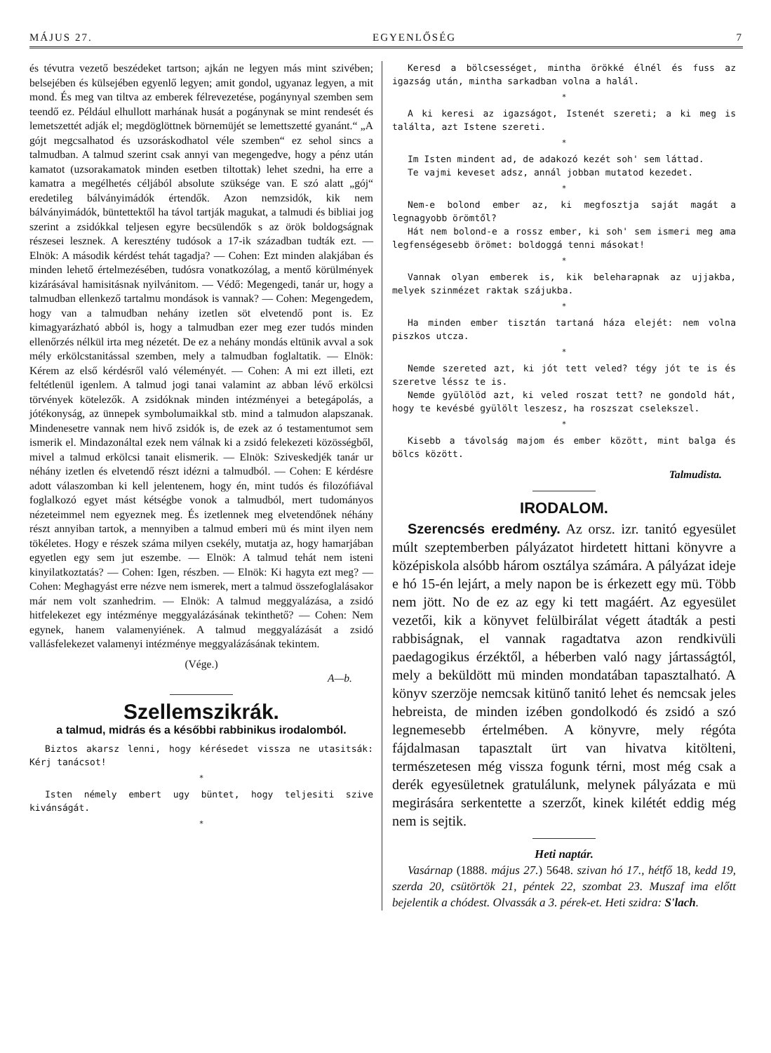MÁJUS 27. EGYENLŐSÉG 7
és tévutra vezető beszédeket tartson; ajkán ne legyen más mint szivében; belsejében és külsejében egyenlő legyen; amit gondol, ugyanaz legyen, a mit mond. És meg van tiltva az emberek félrevezetése, pogánynyal szemben sem teendő ez. Például elhullott marhának husát a pogánynak se mint rendesét és lemetszettét adják el; megdöglöttnek börnemüjét se lemettszetté gyanánt.“ „A gójt megcsalhatod és uzsoráskodhatol véle szemben“ ez sehol sincs a talmudban. A talmud szerint csak annyi van megengedve, hogy a pénz után kamatot (uzsorakamatok minden esetben tiltottak) lehet szedni, ha erre a kamatra a megélhetés céljából absolute szüksége van. E szó alatt „gój“ eredetileg bálványimádók értendők. Azon nemzsidók, kik nem bálványimádók, büntettektől ha távol tartják magukat, a talmudi és bibliai jog szerint a zsidókkal teljesen egyre becsülendők s az örök boldogságnak részesei lesznek. A keresztény tudósok a 17-ik században tudták ezt. — Elnök: A második kérdést tehát tagadja? — Cohen: Ezt minden alakjában és minden lehető értelmezésében, tudósra vonatkozólag, a mentő körülmények kizárásával hamisitásnak nyilvánitom. — Védő: Megengedi, tanár ur, hogy a talmudban ellenkező tartalmu mondások is vannak? — Cohen: Megengedem, hogy van a talmudban nehány izetlen söt elvetendő pont is. Ez kimagyarázható abból is, hogy a talmudban ezer meg ezer tudós minden ellenőrzés nélkül irta meg nézetét. De ez a nehány mondás eltünik avval a sok mély erkölcstanitással szemben, mely a talmudban foglaltatik. — Elnök: Kérem az első kérdésről való véleményét. — Cohen: A mi ezt illeti, ezt feltétlenül igenlem. A talmud jogi tanai valamint az abban lévő erkölcsi törvények kötelezők. A zsidóknak minden intézményei a betegápolás, a jótékonyság, az ünnepek symbolumaikkal stb. mind a talmudon alapszanak. Mindenesetre vannak nem hivő zsidók is, de ezek az ó testamentumot sem ismerik el. Mindazonáltal ezek nem válnak ki a zsidó felekezeti közösségből, mivel a talmud erkölcsi tanait elismerik. — Elnök: Sziveskedjék tanár ur néhány izetlen és elvetendő részt idézni a talmudból. — Cohen: E kérdésre adott válaszomban ki kell jelentenem, hogy én, mint tudós és filozófiával foglalkozó egyet mást kétségbe vonok a talmudból, mert tudományos nézeteimmel nem egyeznek meg. És izetlennek meg elvetendőnek néhány részt annyiban tartok, a mennyiben a talmud emberi mü és mint ilyen nem tökéletes. Hogy e részek száma milyen csekély, mutatja az, hogy hamarjában egyetlen egy sem jut eszembe. — Elnök: A talmud tehát nem isteni kinyilatkoztatás? — Cohen: Igen, részben. — Elnök: Ki hagyta ezt meg? — Cohen: Meghagyást erre nézve nem ismerek, mert a talmud összefoglalásakor már nem volt szanhedrim. — Elnök: A talmud meggyalázása, a zsidó hitfelekezet egy intézménye meggyalázásának tekinthető? — Cohen: Nem egynek, hanem valamenyiének. A talmud meggyalázását a zsidó vallásfelekezet valamenyi intézménye meggyalázásának tekintem.
(Vége.)
A—b.
Szellemszikrák.
a talmud, midrás és a későbbi rabbinikus irodalomból.
Biztos akarsz lenni, hogy kérésedet vissza ne utasitsák: Kérj tanácsot!
*
Isten némely embert ugy büntet, hogy teljesiti szive kivánságát.
*
Keresd a bölcsességet, mintha örökké élnél és fuss az igazság után, mintha sarkadban volna a halál.
*
A ki keresi az igazságot, Istenét szereti; a ki meg is találta, azt Istene szereti.
*
Im Isten mindent ad, de adakozó kezét soh' sem láttad.
Te vajmi keveset adsz, annál jobban mutatod kezedet.
*
Nem-e bolond ember az, ki megfosztja saját magát a legnagyobb örömtől?
Hát nem bolond-e a rossz ember, ki soh' sem ismeri meg ama legfenségesebb örömet: boldoggá tenni másokat!
*
Vannak olyan emberek is, kik beleharapnak az ujjakba, melyek szinmézet raktak szájukba.
*
Ha minden ember tisztán tartaná háza elejét: nem volna piszkos utcza.
*
Nemde szereted azt, ki jót tett veled? tégy jót te is és szeretve léssz te is.
Nemde gyülölöd azt, ki veled roszat tett? ne gondold hát, hogy te kevésbé gyülölt leszesz, ha roszszat cselekszel.
*
Kisebb a távolság majom és ember között, mint balga és bölcs között.
Talmudista.
IRODALOM.
Szerencsés eredmény. Az orsz. izr. tanitó egyesület múlt szeptemberben pályázatot hirdetett hittani könyvre a középiskola alsóbb három osztálya számára. A pályázat ideje e hó 15-én lejárt, a mely napon be is érkezett egy mü. Több nem jött. No de ez az egy ki tett magáért. Az egyesület vezetői, kik a könyvet felülbirálat végett átadták a pesti rabbiságnak, el vannak ragadtatva azon rendkivüli paedagogikus érzéktől, a héberben való nagy jártasságtól, mely a beküldött mü minden mondatában tapasztalható. A könyv szerzöje nemcsak kitünő tanitó lehet és nemcsak jeles hebreista, de minden izében gondolkodó és zsidó a szó legnemesebb értelmében. A könyvre, mely régóta fájdalmasan tapasztalt ürt van hivatva kitölteni, természetesen még vissza fogunk térni, most még csak a derék egyesületnek gratulálunk, melynek pályázata e mü megirására serkentette a szerzőt, kinek kilétét eddig még nem is sejtik.
Heti naptár.
Vasárnap (1888. május 27.) 5648. szivan hó 17., hétfő 18, kedd 19, szerda 20, csütörtök 21, péntek 22, szombat 23. Muszaf ima előtt bejelentik a chódest. Olvassák a 3. pérek-et. Heti szidra: S'lach.